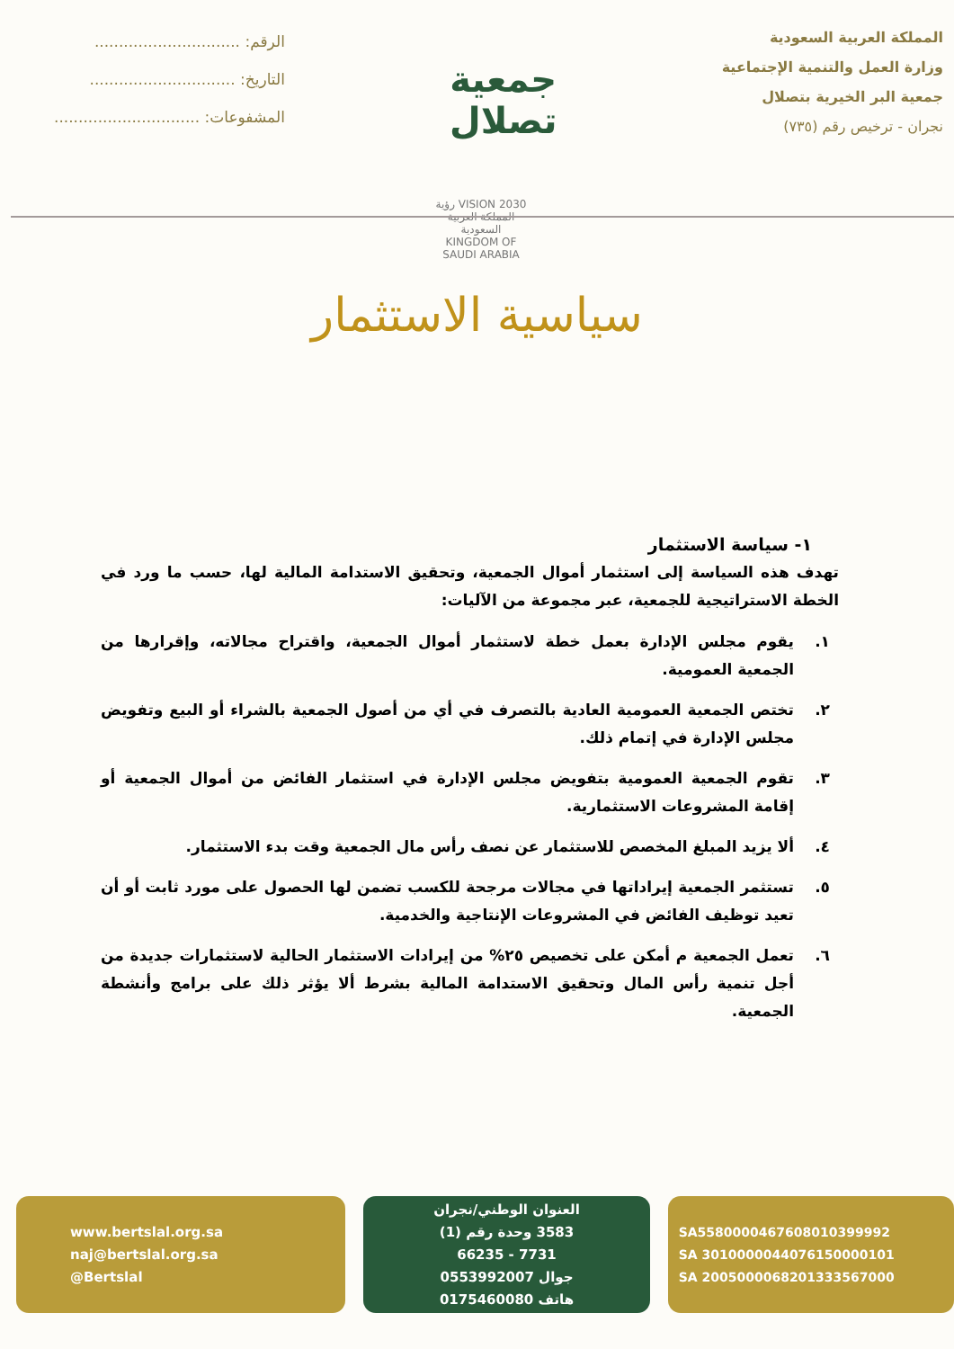المملكة العربية السعودية
وزارة العمل والتنمية الإجتماعية
جمعية البر الخيرية بتصلال
نجران - ترخيص رقم (٧٣٥)
جمعية تصلال
الرقم: ..............................
التاريخ: ..............................
المشفوعات: ..............................
رؤية VISION 2030
المملكة العربية السعودية
KINGDOM OF SAUDI ARABIA
سياسية الاستثمار
١- سياسة الاستثمار
تهدف هذه السياسة إلى استثمار أموال الجمعية، وتحقيق الاستدامة المالية لها، حسب ما ورد في الخطة الاستراتيجية للجمعية، عبر مجموعة من الآليات:
١. يقوم مجلس الإدارة بعمل خطة لاستثمار أموال الجمعية، واقتراح مجالاته، وإقرارها من الجمعية العمومية.
٢. تختص الجمعية العمومية العادية بالتصرف في أي من أصول الجمعية بالشراء أو البيع وتفويض مجلس الإدارة في إتمام ذلك.
٣. تقوم الجمعية العمومية بتفويض مجلس الإدارة في استثمار الفائض من أموال الجمعية أو إقامة المشروعات الاستثمارية.
٤. ألا يزيد المبلغ المخصص للاستثمار عن نصف رأس مال الجمعية وقت بدء الاستثمار.
٥. تستثمر الجمعية إيراداتها في مجالات مرجحة للكسب تضمن لها الحصول على مورد ثابت أو أن تعيد توظيف الفائض في المشروعات الإنتاجية والخدمية.
٦. تعمل الجمعية م أمكن على تخصيص ٢٥% من إيرادات الاستثمار الحالية لاستثمارات جديدة من أجل تنمية رأس المال وتحقيق الاستدامة المالية بشرط ألا يؤثر ذلك على برامج وأنشطة الجمعية.
SA5580000467608010399992
SA 3010000044076150000101
SA 2005000068201333567000
العنوان الوطني/نجران
3583 وحدة رقم (1)
7731 - 66235
جوال 0553992007
هاتف 0175460080
www.bertslal.org.sa
naj@bertslal.org.sa
@Bertslal